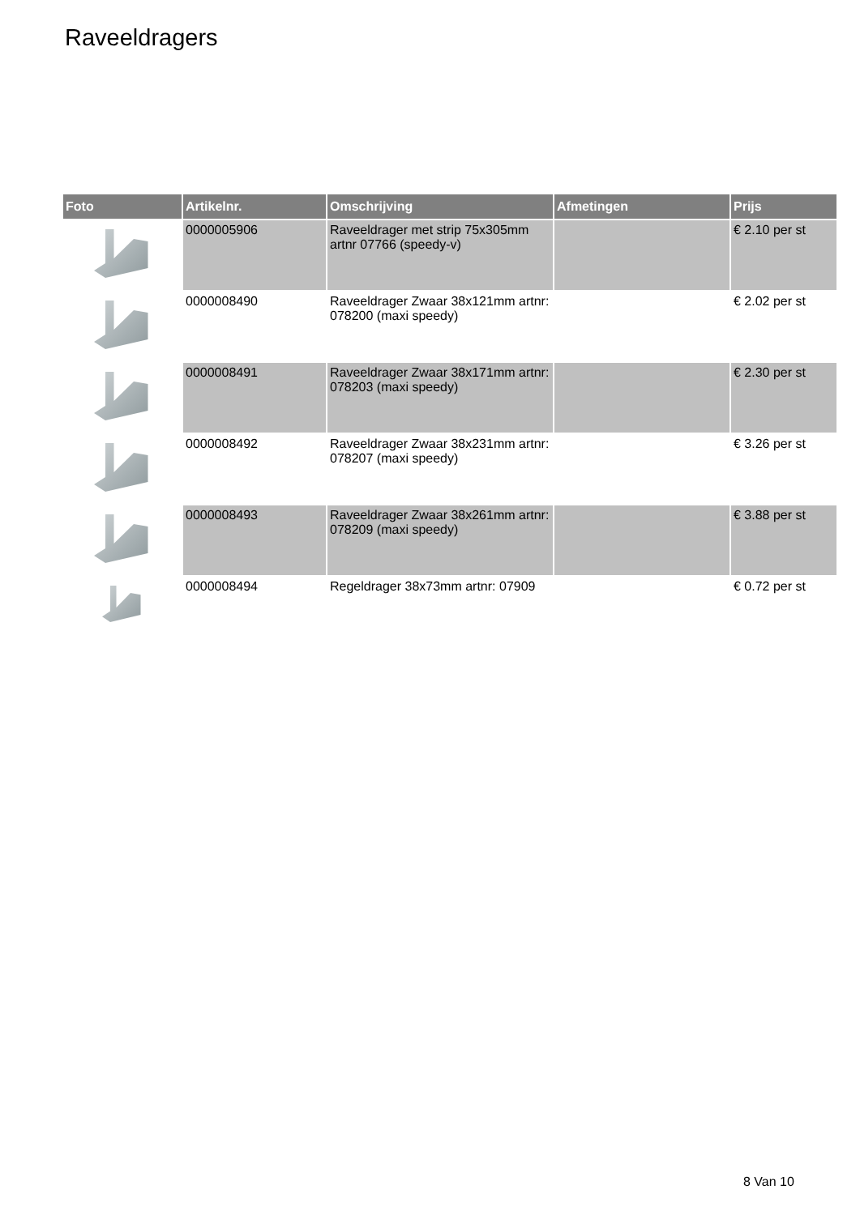Raveeldragers
| Foto | Artikelnr. | Omschrijving | Afmetingen | Prijs |
| --- | --- | --- | --- | --- |
| | 0000005906 | Raveeldrager met strip 75x305mm artnr 07766 (speedy-v) | | € 2.10 per st |
| | 0000008490 | Raveeldrager Zwaar 38x121mm artnr: 078200 (maxi speedy) | | € 2.02 per st |
| | 0000008491 | Raveeldrager Zwaar 38x171mm artnr: 078203 (maxi speedy) | | € 2.30 per st |
| | 0000008492 | Raveeldrager Zwaar 38x231mm artnr: 078207 (maxi speedy) | | € 3.26 per st |
| | 0000008493 | Raveeldrager Zwaar 38x261mm artnr: 078209 (maxi speedy) | | € 3.88 per st |
| | 0000008494 | Regeldrager 38x73mm artnr: 07909 | | € 0.72 per st |
8 Van 10